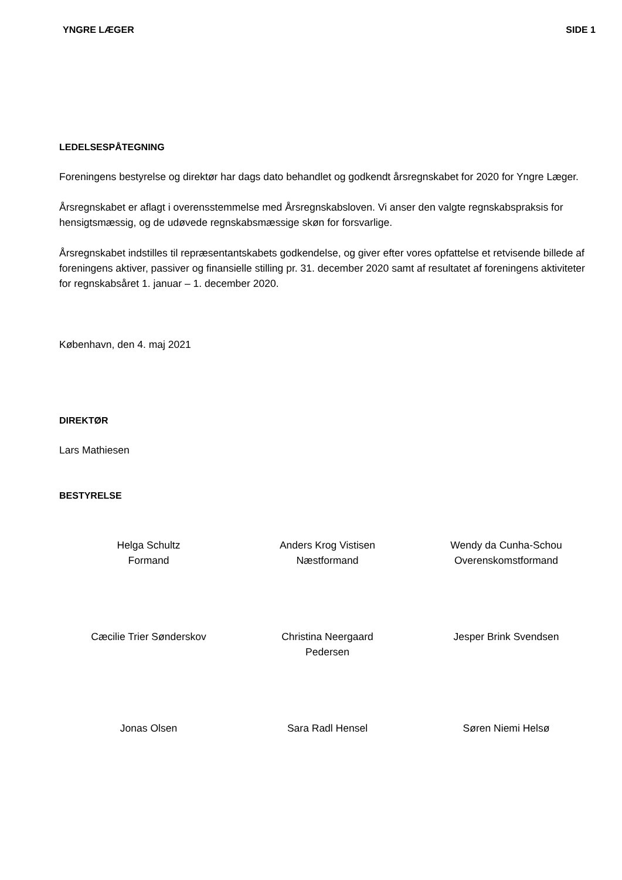YNGRE LÆGER SIDE 1
LEDELSESPÅTEGNING
Foreningens bestyrelse og direktør har dags dato behandlet og godkendt årsregnskabet for 2020 for Yngre Læger.
Årsregnskabet er aflagt i overensstemmelse med Årsregnskabsloven. Vi anser den valgte regnskabspraksis for hensigtsmæssig, og de udøvede regnskabsmæssige skøn for forsvarlige.
Årsregnskabet indstilles til repræsentantskabets godkendelse, og giver efter vores opfattelse et retvisende billede af foreningens aktiver, passiver og finansielle stilling pr. 31. december 2020 samt af resultatet af foreningens aktiviteter for regnskabsåret 1. januar – 1. december 2020.
København, den 4. maj 2021
DIREKTØR
Lars Mathiesen
BESTYRELSE
Helga Schultz
Formand
Anders Krog Vistisen
Næstformand
Wendy da Cunha-Schou
Overenskomstformand
Cæcilie Trier Sønderskov
Christina Neergaard
Pedersen
Jesper Brink Svendsen
Jonas Olsen
Sara Radl Hensel
Søren Niemi Helsø